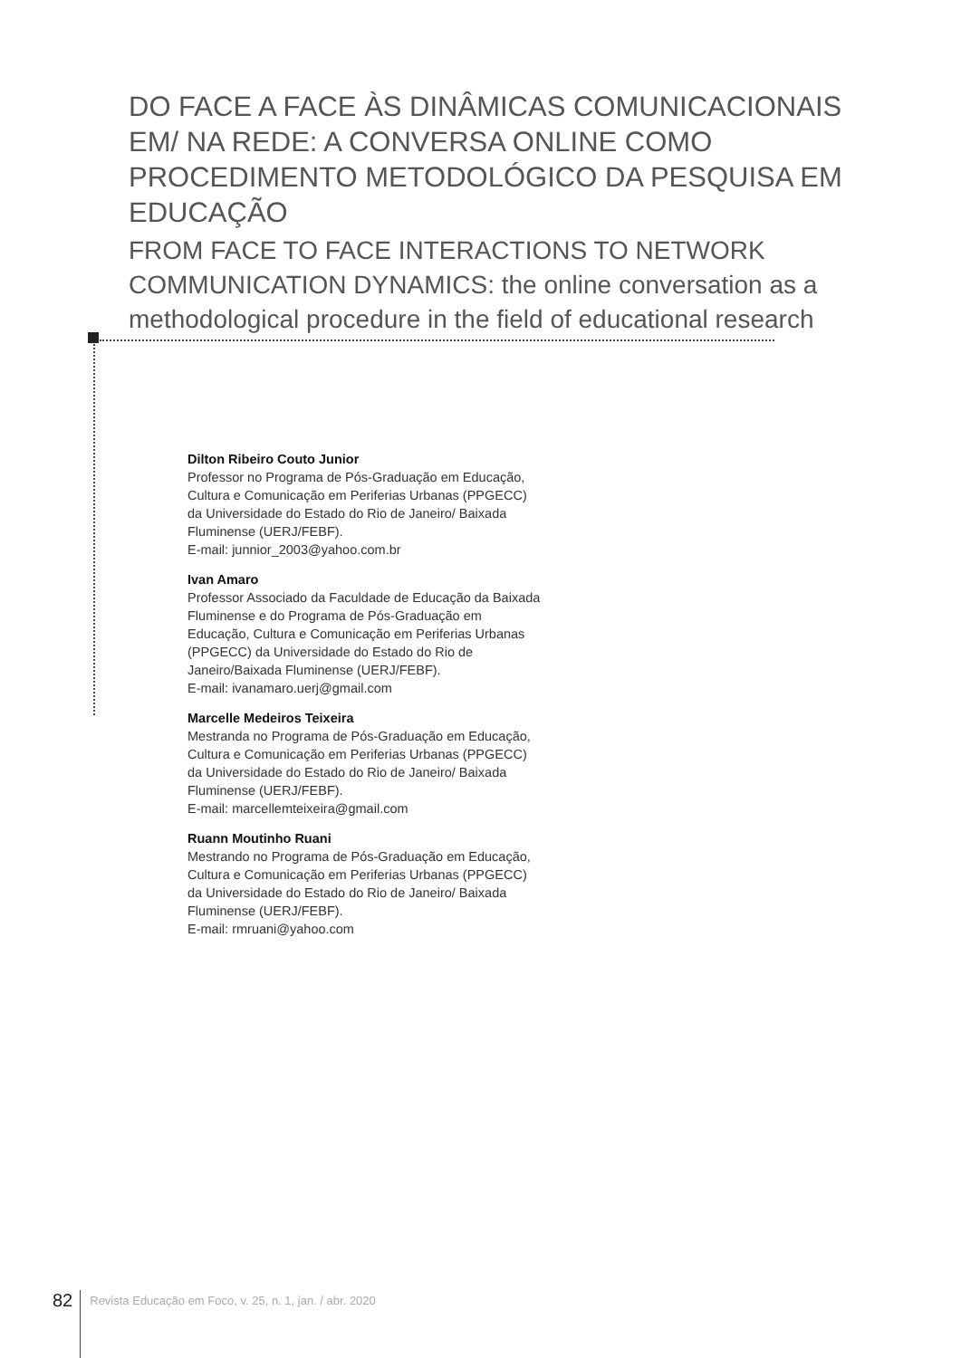DO FACE A FACE ÀS DINÂMICAS COMUNICACIONAIS EM/ NA REDE: A CONVERSA ONLINE COMO PROCEDIMENTO METODOLÓGICO DA PESQUISA EM EDUCAÇÃO
FROM FACE TO FACE INTERACTIONS TO NETWORK COMMUNICATION DYNAMICS: the online conversation as a methodological procedure in the field of educational research
Dilton Ribeiro Couto Junior
Professor no Programa de Pós-Graduação em Educação, Cultura e Comunicação em Periferias Urbanas (PPGECC) da Universidade do Estado do Rio de Janeiro/ Baixada Fluminense (UERJ/FEBF).
E-mail: junnior_2003@yahoo.com.br
Ivan Amaro
Professor Associado da Faculdade de Educação da Baixada Fluminense e do Programa de Pós-Graduação em Educação, Cultura e Comunicação em Periferias Urbanas (PPGECC) da Universidade do Estado do Rio de Janeiro/Baixada Fluminense (UERJ/FEBF).
E-mail: ivanamaro.uerj@gmail.com
Marcelle Medeiros Teixeira
Mestranda no Programa de Pós-Graduação em Educação, Cultura e Comunicação em Periferias Urbanas (PPGECC) da Universidade do Estado do Rio de Janeiro/ Baixada Fluminense (UERJ/FEBF).
E-mail: marcellemteixeira@gmail.com
Ruann Moutinho Ruani
Mestrando no Programa de Pós-Graduação em Educação, Cultura e Comunicação em Periferias Urbanas (PPGECC) da Universidade do Estado do Rio de Janeiro/ Baixada Fluminense (UERJ/FEBF).
E-mail: rmruani@yahoo.com
82 Revista Educação em Foco, v. 25, n. 1, jan. / abr. 2020